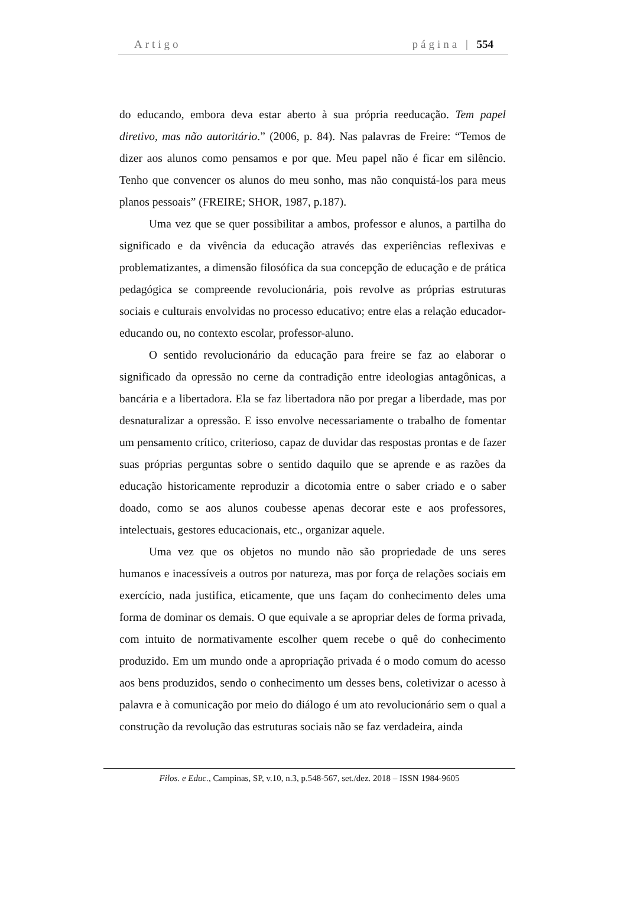Artigo página | 554
do educando, embora deva estar aberto à sua própria reeducação. Tem papel diretivo, mas não autoritário.” (2006, p. 84). Nas palavras de Freire: “Temos de dizer aos alunos como pensamos e por que. Meu papel não é ficar em silêncio. Tenho que convencer os alunos do meu sonho, mas não conquistá-los para meus planos pessoais” (FREIRE; SHOR, 1987, p.187).
Uma vez que se quer possibilitar a ambos, professor e alunos, a partilha do significado e da vivência da educação através das experiências reflexivas e problematizantes, a dimensão filosófica da sua concepção de educação e de prática pedagógica se compreende revolucionária, pois revolve as próprias estruturas sociais e culturais envolvidas no processo educativo; entre elas a relação educador-educando ou, no contexto escolar, professor-aluno.
O sentido revolucionário da educação para freire se faz ao elaborar o significado da opressão no cerne da contradição entre ideologias antagônicas, a bancária e a libertadora. Ela se faz libertadora não por pregar a liberdade, mas por desnaturalizar a opressão. E isso envolve necessariamente o trabalho de fomentar um pensamento crítico, criterioso, capaz de duvidar das respostas prontas e de fazer suas próprias perguntas sobre o sentido daquilo que se aprende e as razões da educação historicamente reproduzir a dicotomia entre o saber criado e o saber doado, como se aos alunos coubesse apenas decorar este e aos professores, intelectuais, gestores educacionais, etc., organizar aquele.
Uma vez que os objetos no mundo não são propriedade de uns seres humanos e inacessíveis a outros por natureza, mas por força de relações sociais em exercício, nada justifica, eticamente, que uns façam do conhecimento deles uma forma de dominar os demais. O que equivale a se apropriar deles de forma privada, com intuito de normativamente escolher quem recebe o quê do conhecimento produzido. Em um mundo onde a apropriação privada é o modo comum do acesso aos bens produzidos, sendo o conhecimento um desses bens, coletivizar o acesso à palavra e à comunicação por meio do diálogo é um ato revolucionário sem o qual a construção da revolução das estruturas sociais não se faz verdadeira, ainda
Filos. e Educ., Campinas, SP, v.10, n.3, p.548-567, set./dez. 2018 – ISSN 1984-9605